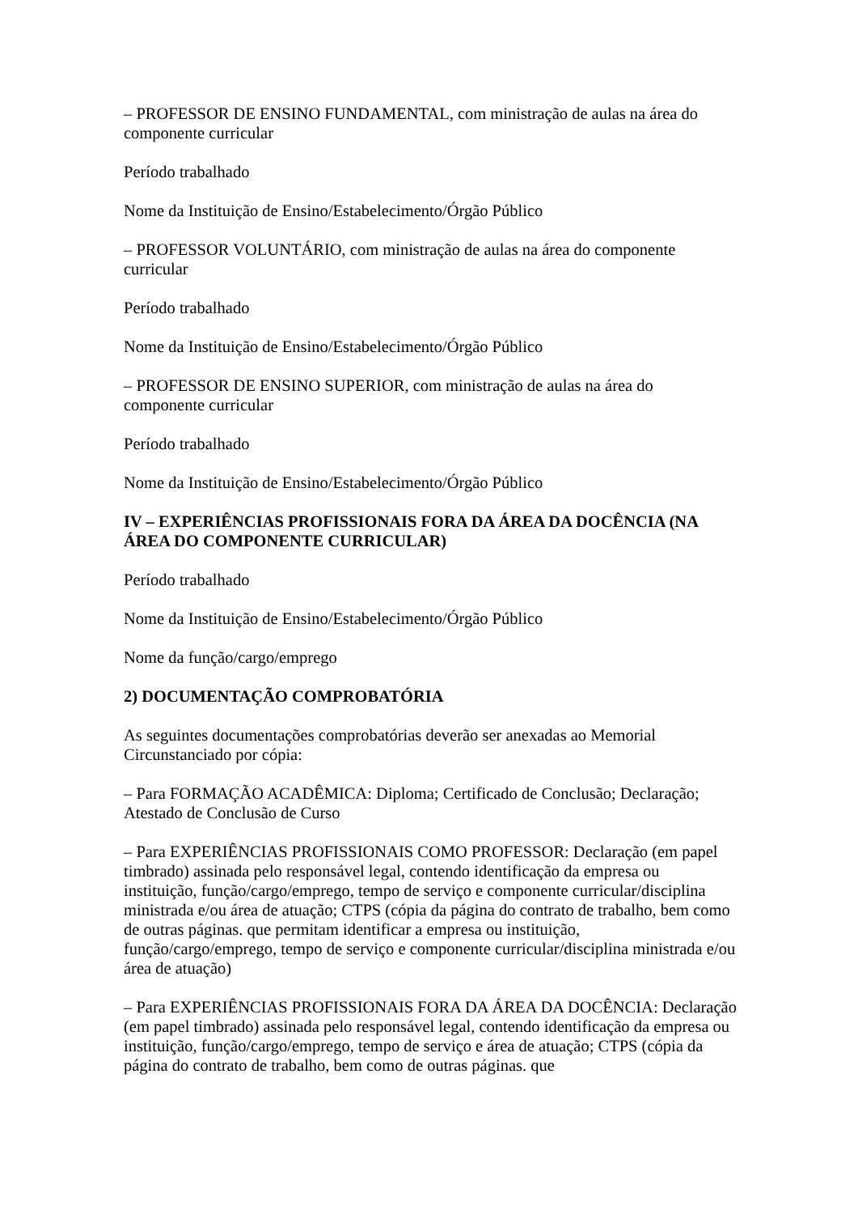– PROFESSOR DE ENSINO FUNDAMENTAL, com ministração de aulas na área do componente curricular
Período trabalhado
Nome da Instituição de Ensino/Estabelecimento/Órgão Público
– PROFESSOR VOLUNTÁRIO, com ministração de aulas na área do componente curricular
Período trabalhado
Nome da Instituição de Ensino/Estabelecimento/Órgão Público
– PROFESSOR DE ENSINO SUPERIOR, com ministração de aulas na área do componente curricular
Período trabalhado
Nome da Instituição de Ensino/Estabelecimento/Órgão Público
IV – EXPERIÊNCIAS PROFISSIONAIS FORA DA ÁREA DA DOCÊNCIA (NA ÁREA DO COMPONENTE CURRICULAR)
Período trabalhado
Nome da Instituição de Ensino/Estabelecimento/Órgão Público
Nome da função/cargo/emprego
2) DOCUMENTAÇÃO COMPROBATÓRIA
As seguintes documentações comprobatórias deverão ser anexadas ao Memorial Circunstanciado por cópia:
– Para FORMAÇÃO ACADÊMICA: Diploma; Certificado de Conclusão; Declaração; Atestado de Conclusão de Curso
– Para EXPERIÊNCIAS PROFISSIONAIS COMO PROFESSOR: Declaração (em papel timbrado) assinada pelo responsável legal, contendo identificação da empresa ou instituição, função/cargo/emprego, tempo de serviço e componente curricular/disciplina ministrada e/ou área de atuação; CTPS (cópia da página do contrato de trabalho, bem como de outras páginas. que permitam identificar a empresa ou instituição, função/cargo/emprego, tempo de serviço e componente curricular/disciplina ministrada e/ou área de atuação)
– Para EXPERIÊNCIAS PROFISSIONAIS FORA DA ÁREA DA DOCÊNCIA: Declaração (em papel timbrado) assinada pelo responsável legal, contendo identificação da empresa ou instituição, função/cargo/emprego, tempo de serviço e área de atuação; CTPS (cópia da página do contrato de trabalho, bem como de outras páginas. que